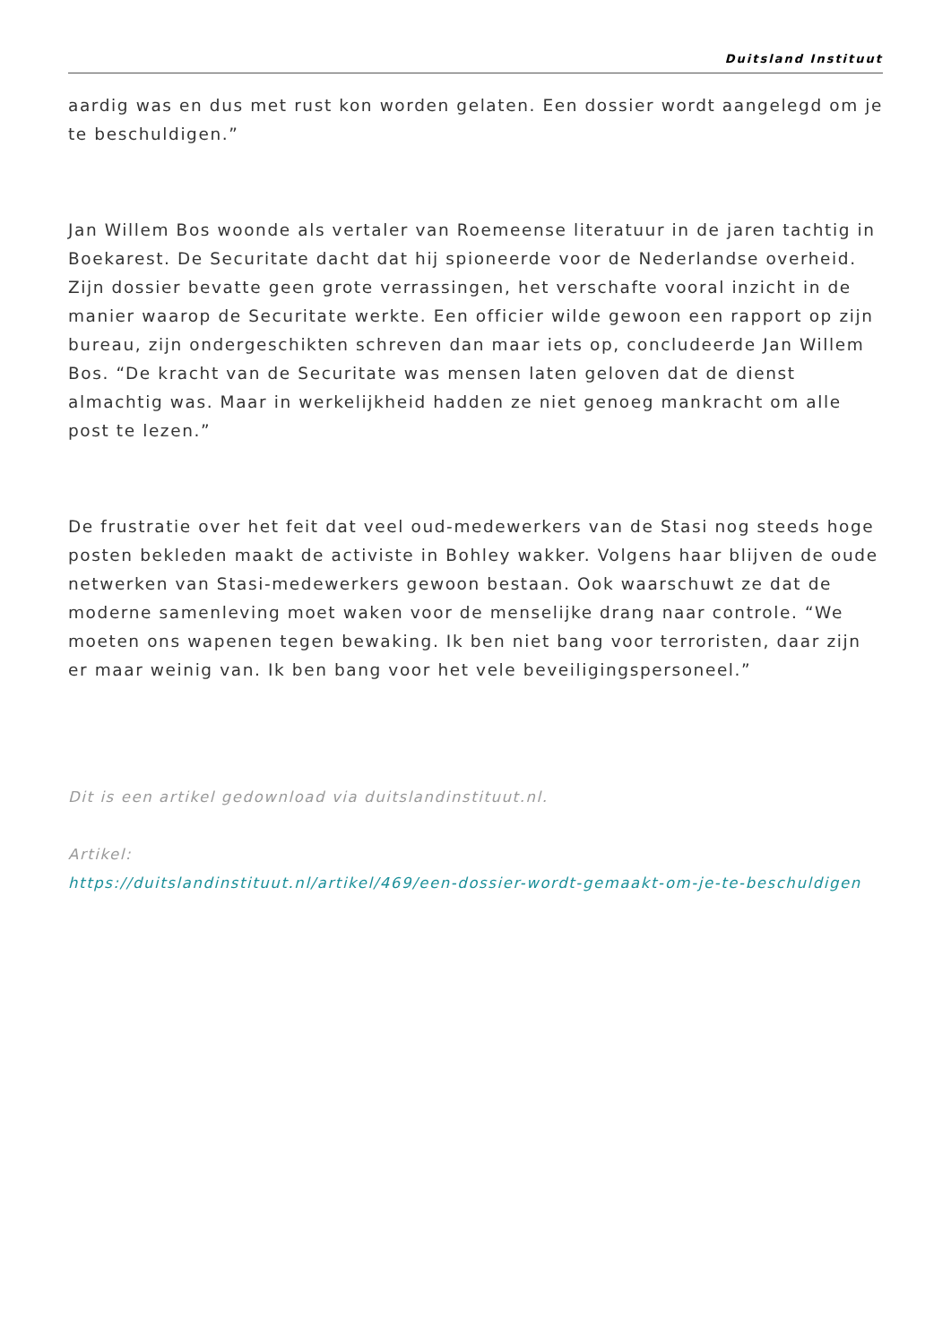Duitsland Instituut
aardig was en dus met rust kon worden gelaten. Een dossier wordt aangelegd om je te beschuldigen.”
Jan Willem Bos woonde als vertaler van Roemeense literatuur in de jaren tachtig in Boekarest. De Securitate dacht dat hij spioneerde voor de Nederlandse overheid. Zijn dossier bevatte geen grote verrassingen, het verschafte vooral inzicht in de manier waarop de Securitate werkte. Een officier wilde gewoon een rapport op zijn bureau, zijn ondergeschikten schreven dan maar iets op, concludeerde Jan Willem Bos. “De kracht van de Securitate was mensen laten geloven dat de dienst almachtig was. Maar in werkelijkheid hadden ze niet genoeg mankracht om alle post te lezen.”
De frustratie over het feit dat veel oud-medewerkers van de Stasi nog steeds hoge posten bekleden maakt de activiste in Bohley wakker. Volgens haar blijven de oude netwerken van Stasi-medewerkers gewoon bestaan. Ook waarschuwt ze dat de moderne samenleving moet waken voor de menselijke drang naar controle. “We moeten ons wapenen tegen bewaking. Ik ben niet bang voor terroristen, daar zijn er maar weinig van. Ik ben bang voor het vele beveiligingspersoneel.”
Dit is een artikel gedownload via duitslandinstituut.nl.
Artikel:
https://duitslandinstituut.nl/artikel/469/een-dossier-wordt-gemaakt-om-je-te-beschuldigen